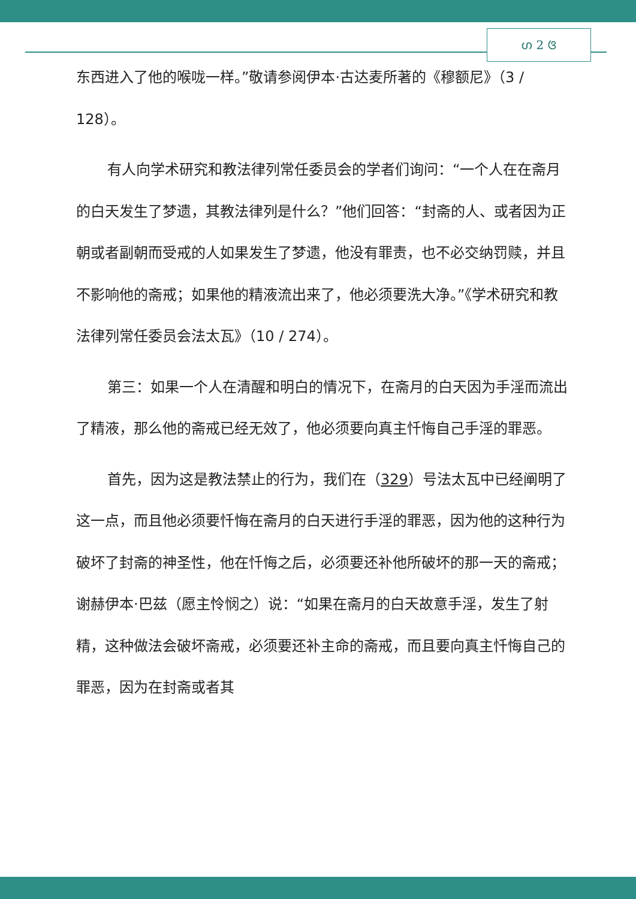ഗ 2 ଓ
东西进入了他的喉咙一样。”敬请参阅伊本·古达麦所著的《穆额尼》（3 / 128）。
有人向学术研究和教法律列常任委员会的学者们询问：“一个人在在斋月的白天发生了梦遗，其教法律列是什么？”他们回答：“封斋的人、或者因为正朝或者副朝而受戒的人如果发生了梦遗，他没有罪责，也不必交纳罚赎，并且不影响他的斋戒；如果他的精液流出来了，他必须要洗大净。”《学术研究和教法律列常任委员会法太瓦》（10 / 274）。
第三：如果一个人在清醒和明白的情况下，在斋月的白天因为手淫而流出了精液，那么他的斋戒已经无效了，他必须要向真主忏悔自己手淫的罪恶。
首先，因为这是教法禁止的行为，我们在（329）号法太瓦中已经阐明了这一点，而且他必须要忏悔在斋月的白天进行手淫的罪恶，因为他的这种行为破坏了封斋的神圣性，他在忏悔之后，必须要还补他所破坏的那一天的斋戒；谢赫伊本·巴兹（愿主怜悯之）说：“如果在斋月的白天故意手淫，发生了射精，这种做法会破坏斋戒，必须要还补主命的斋戒，而且要向真主忏悔自己的罪恶，因为在封斋或者其